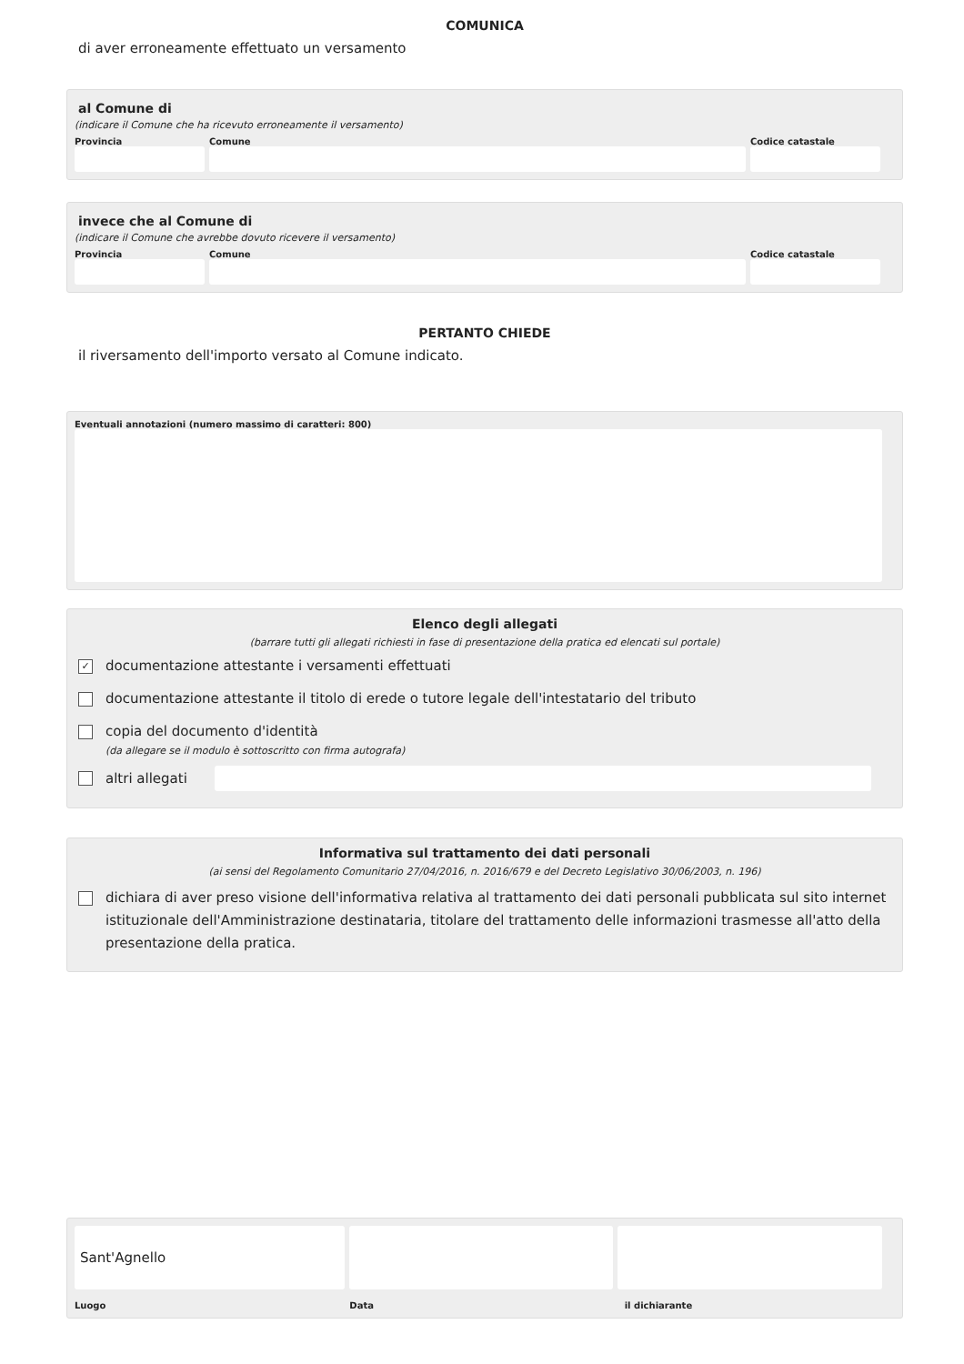COMUNICA
di aver erroneamente effettuato un versamento
al Comune di
(indicare il Comune che ha ricevuto erroneamente il versamento)
Provincia Comune Codice catastale
invece che al Comune di
(indicare il Comune che avrebbe dovuto ricevere il versamento)
Provincia Comune Codice catastale
PERTANTO CHIEDE
il riversamento dell'importo versato al Comune indicato.
Eventuali annotazioni (numero massimo di caratteri: 800)
Elenco degli allegati
(barrare tutti gli allegati richiesti in fase di presentazione della pratica ed elencati sul portale)
✓ documentazione attestante i versamenti effettuati
documentazione attestante il titolo di erede o tutore legale dell'intestatario del tributo
copia del documento d'identità
(da allegare se il modulo è sottoscritto con firma autografa)
altri allegati
Informativa sul trattamento dei dati personali
(ai sensi del Regolamento Comunitario 27/04/2016, n. 2016/679 e del Decreto Legislativo 30/06/2003, n. 196)
dichiara di aver preso visione dell'informativa relativa al trattamento dei dati personali pubblicata sul sito internet istituzionale dell'Amministrazione destinataria, titolare del trattamento delle informazioni trasmesse all'atto della presentazione della pratica.
Sant'Agnello
Luogo Data il dichiarante